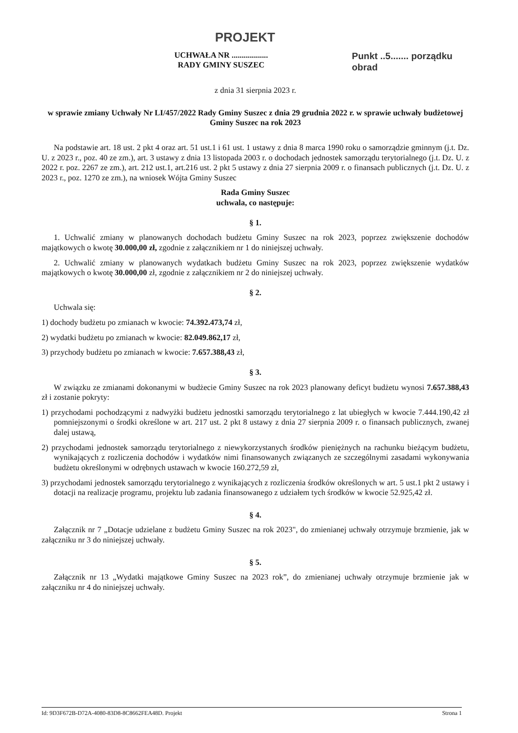PROJEKT
UCHWAŁA NR ..................
RADY GMINY SUSZEC
Punkt ..5....... porządku obrad
z dnia 31 sierpnia 2023 r.
w sprawie zmiany Uchwały Nr LI/457/2022 Rady Gminy Suszec z dnia 29 grudnia 2022 r. w sprawie uchwały budżetowej Gminy Suszec na rok 2023
Na podstawie art. 18 ust. 2 pkt 4 oraz art. 51 ust.1 i 61 ust. 1 ustawy z dnia 8 marca 1990 roku o samorządzie gminnym (j.t. Dz. U. z 2023 r., poz. 40 ze zm.), art. 3 ustawy z dnia 13 listopada 2003 r. o dochodach jednostek samorządu terytorialnego (j.t. Dz. U. z 2022 r. poz. 2267 ze zm.), art. 212 ust.1, art.216 ust. 2 pkt 5 ustawy z dnia 27 sierpnia 2009 r. o finansach publicznych (j.t. Dz. U. z 2023 r., poz. 1270 ze zm.), na wniosek Wójta Gminy Suszec
Rada Gminy Suszec
uchwala, co następuje:
§ 1.
1. Uchwalić zmiany w planowanych dochodach budżetu Gminy Suszec na rok 2023, poprzez zwiększenie dochodów majątkowych o kwotę 30.000,00 zł, zgodnie z załącznikiem nr 1 do niniejszej uchwały.
2. Uchwalić zmiany w planowanych wydatkach budżetu Gminy Suszec na rok 2023, poprzez zwiększenie wydatków majątkowych o kwotę 30.000,00 zł, zgodnie z załącznikiem nr 2 do niniejszej uchwały.
§ 2.
Uchwala się:
1) dochody budżetu po zmianach w kwocie: 74.392.473,74 zł,
2) wydatki budżetu po zmianach w kwocie: 82.049.862,17 zł,
3) przychody budżetu po zmianach w kwocie: 7.657.388,43 zł,
§ 3.
W związku ze zmianami dokonanymi w budżecie Gminy Suszec na rok 2023 planowany deficyt budżetu wynosi 7.657.388,43 zł i zostanie pokryty:
1) przychodami pochodzącymi z nadwyżki budżetu jednostki samorządu terytorialnego z lat ubiegłych w kwocie 7.444.190,42 zł pomniejszonymi o środki określone w art. 217 ust. 2 pkt 8 ustawy z dnia 27 sierpnia 2009 r. o finansach publicznych, zwanej dalej ustawą,
2) przychodami jednostek samorządu terytorialnego z niewykorzystanych środków pieniężnych na rachunku bieżącym budżetu, wynikających z rozliczenia dochodów i wydatków nimi finansowanych związanych ze szczególnymi zasadami wykonywania budżetu określonymi w odrębnych ustawach w kwocie 160.272,59 zł,
3) przychodami jednostek samorządu terytorialnego z wynikających z rozliczenia środków określonych w art. 5 ust.1 pkt 2 ustawy i dotacji na realizacje programu, projektu lub zadania finansowanego z udziałem tych środków w kwocie 52.925,42 zł.
§ 4.
Załącznik nr 7 „Dotacje udzielane z budżetu Gminy Suszec na rok 2023", do zmienianej uchwały otrzymuje brzmienie, jak w załączniku nr 3 do niniejszej uchwały.
§ 5.
Załącznik nr 13 „Wydatki majątkowe Gminy Suszec na 2023 rok”, do zmienianej uchwały otrzymuje brzmienie jak w załączniku nr 4 do niniejszej uchwały.
Id: 9D3F672B-D72A-4080-83D8-8C8662FEA48D. Projekt Strona 1